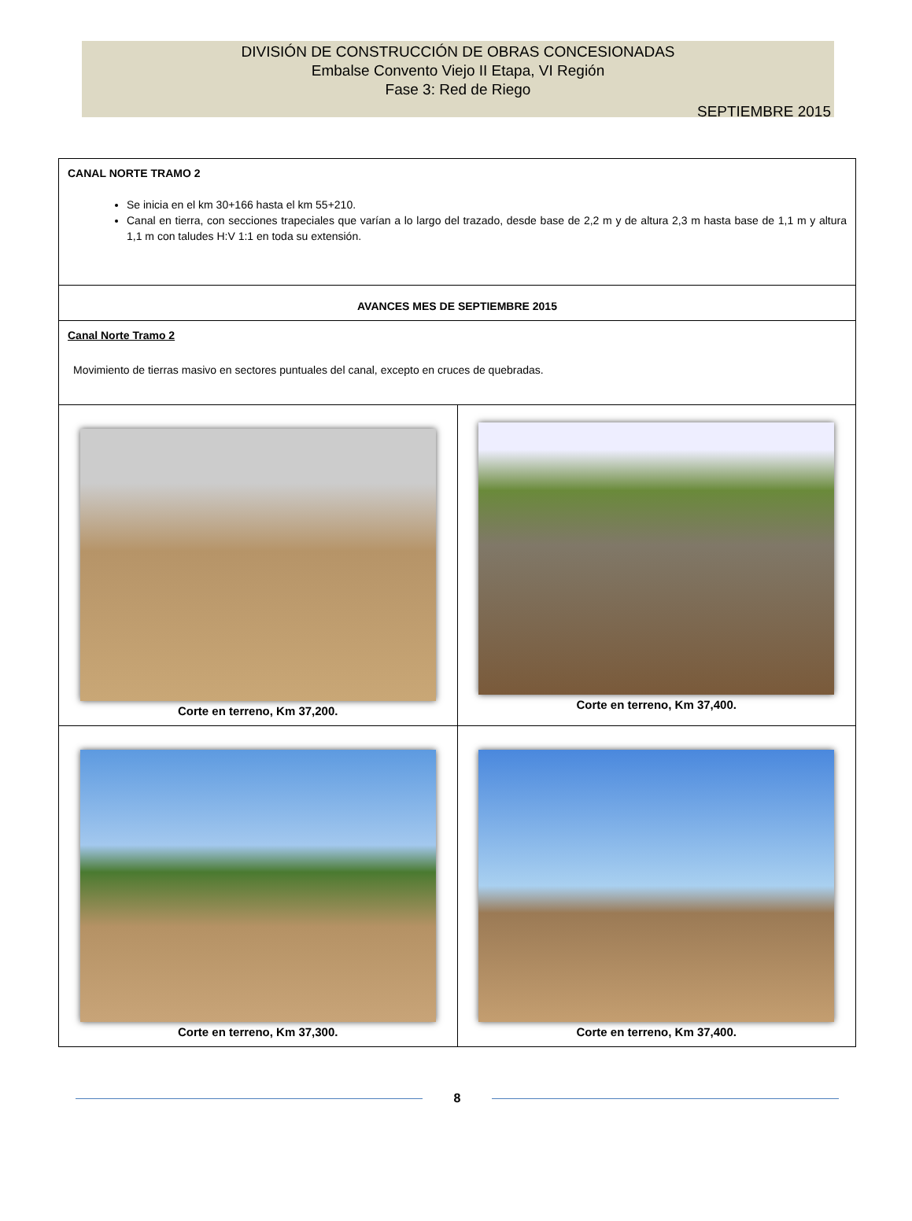DIVISIÓN DE CONSTRUCCIÓN DE OBRAS CONCESIONADAS
Embalse Convento Viejo II Etapa, VI Región
Fase 3: Red de Riego
SEPTIEMBRE 2015
| CANAL NORTE TRAMO 2 Se inicia en el km 30+166 hasta el km 55+210. Canal en tierra, con secciones trapeciales que varían a lo largo del trazado, desde base de 2,2 m y de altura 2,3 m hasta base de 1,1 m y altura 1,1 m con taludes H:V 1:1 en toda su extensión. | |
| AVANCES MES DE SEPTIEMBRE 2015 | |
| Canal Norte Tramo 2 Movimiento de tierras masivo en sectores puntuales del canal, excepto en cruces de quebradas. | |
| Corte en terreno, Km 37,200. | Corte en terreno, Km 37,400. |
| Corte en terreno, Km 37,300. | Corte en terreno, Km 37,400. |
8